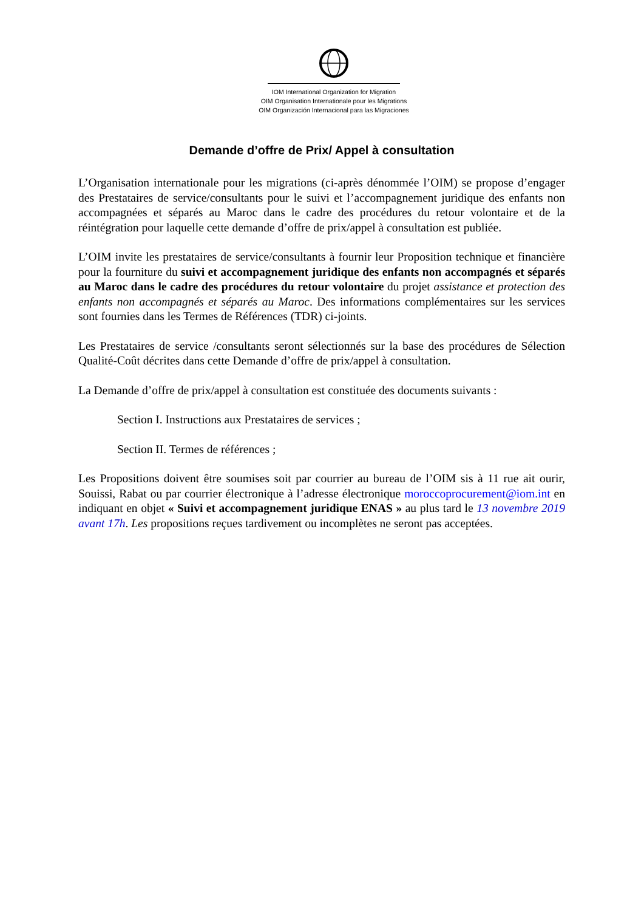IOM International Organization for Migration
OIM Organisation Internationale pour les Migrations
OIM Organización Internacional para las Migraciones
Demande d’offre de Prix/ Appel à consultation
L’Organisation internationale pour les migrations (ci-après dénommée l’OIM) se propose d’engager des Prestataires de service/consultants pour le suivi et l’accompagnement juridique des enfants non accompagnées et séparés au Maroc dans le cadre des procédures du retour volontaire et de la réintégration pour laquelle cette demande d’offre de prix/appel à consultation est publiée.
L’OIM invite les prestataires de service/consultants à fournir leur Proposition technique et financière pour la fourniture du suivi et accompagnement juridique des enfants non accompagnés et séparés au Maroc dans le cadre des procédures du retour volontaire du projet assistance et protection des enfants non accompagnés et séparés au Maroc. Des informations complémentaires sur les services sont fournies dans les Termes de Références (TDR) ci-joints.
Les Prestataires de service /consultants seront sélectionnés sur la base des procédures de Sélection Qualité-Coût décrites dans cette Demande d’offre de prix/appel à consultation.
La Demande d’offre de prix/appel à consultation est constituée des documents suivants :
Section I. Instructions aux Prestataires de services ;
Section II. Termes de références ;
Les Propositions doivent être soumises soit par courrier au bureau de l’OIM sis à 11 rue ait ourir, Souissi, Rabat ou par courrier électronique à l’adresse électronique moroccoprocurement@iom.int en indiquant en objet « Suivi et accompagnement juridique ENAS » au plus tard le 13 novembre 2019 avant 17h. Les propositions reçues tardivement ou incomplètes ne seront pas acceptées.